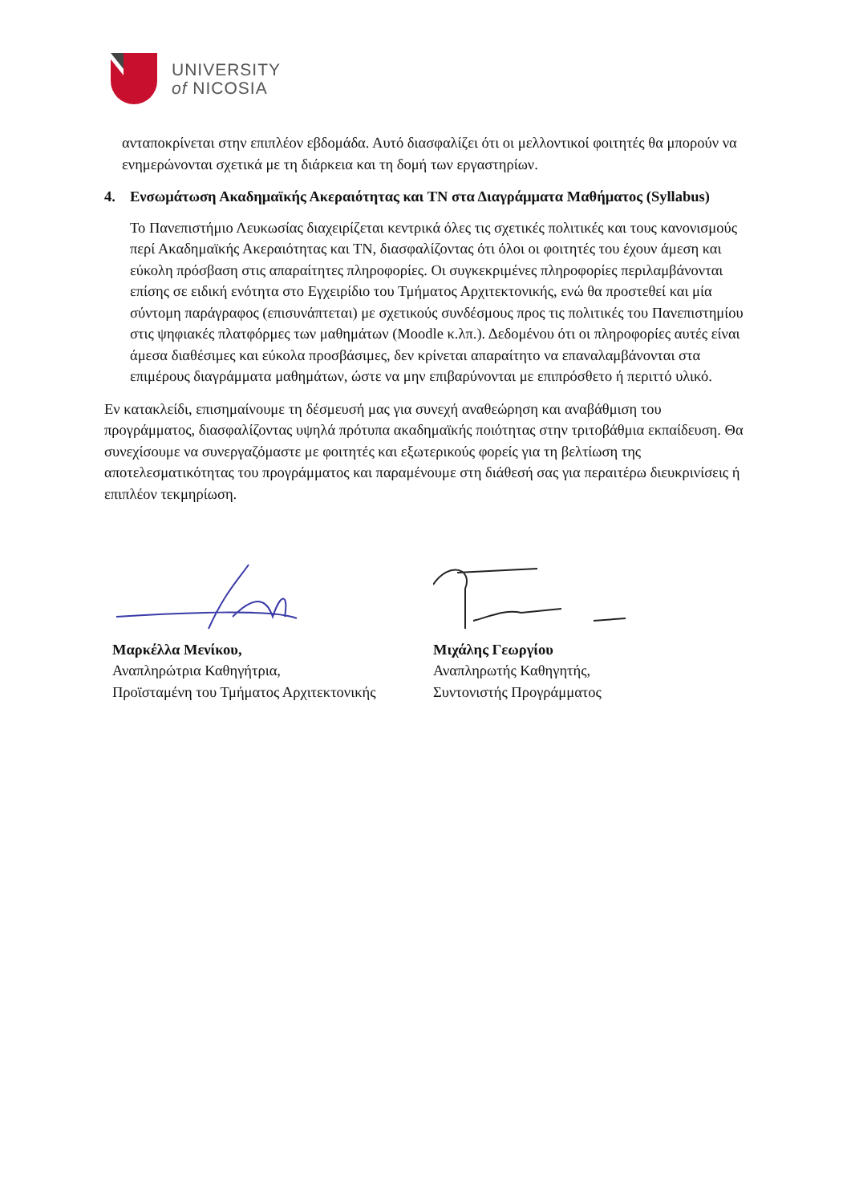UNIVERSITY
of NICOSIA
ανταποκρίνεται στην επιπλέον εβδομάδα. Αυτό διασφαλίζει ότι οι μελλοντικοί φοιτητές θα μπορούν να ενημερώνονται σχετικά με τη διάρκεια και τη δομή των εργαστηρίων.
4. Ενσωμάτωση Ακαδημαϊκής Ακεραιότητας και ΤΝ στα Διαγράμματα Μαθήματος (Syllabus)
Το Πανεπιστήμιο Λευκωσίας διαχειρίζεται κεντρικά όλες τις σχετικές πολιτικές και τους κανονισμούς περί Ακαδημαϊκής Ακεραιότητας και ΤΝ, διασφαλίζοντας ότι όλοι οι φοιτητές του έχουν άμεση και εύκολη πρόσβαση στις απαραίτητες πληροφορίες. Οι συγκεκριμένες πληροφορίες περιλαμβάνονται επίσης σε ειδική ενότητα στο Εγχειρίδιο του Τμήματος Αρχιτεκτονικής, ενώ θα προστεθεί και μία σύντομη παράγραφος (επισυνάπτεται) με σχετικούς συνδέσμους προς τις πολιτικές του Πανεπιστημίου στις ψηφιακές πλατφόρμες των μαθημάτων (Moodle κ.λπ.). Δεδομένου ότι οι πληροφορίες αυτές είναι άμεσα διαθέσιμες και εύκολα προσβάσιμες, δεν κρίνεται απαραίτητο να επαναλαμβάνονται στα επιμέρους διαγράμματα μαθημάτων, ώστε να μην επιβαρύνονται με επιπρόσθετο ή περιττό υλικό.
Εν κατακλείδι, επισημαίνουμε τη δέσμευσή μας για συνεχή αναθεώρηση και αναβάθμιση του προγράμματος, διασφαλίζοντας υψηλά πρότυπα ακαδημαϊκής ποιότητας στην τριτοβάθμια εκπαίδευση. Θα συνεχίσουμε να συνεργαζόμαστε με φοιτητές και εξωτερικούς φορείς για τη βελτίωση της αποτελεσματικότητας του προγράμματος και παραμένουμε στη διάθεσή σας για περαιτέρω διευκρινίσεις ή επιπλέον τεκμηρίωση.
Μαρκέλλα Μενίκου,
Αναπληρώτρια Καθηγήτρια,
Προϊσταμένη του Τμήματος Αρχιτεκτονικής
Μιχάλης Γεωργίου
Αναπληρωτής Καθηγητής,
Συντονιστής Προγράμματος